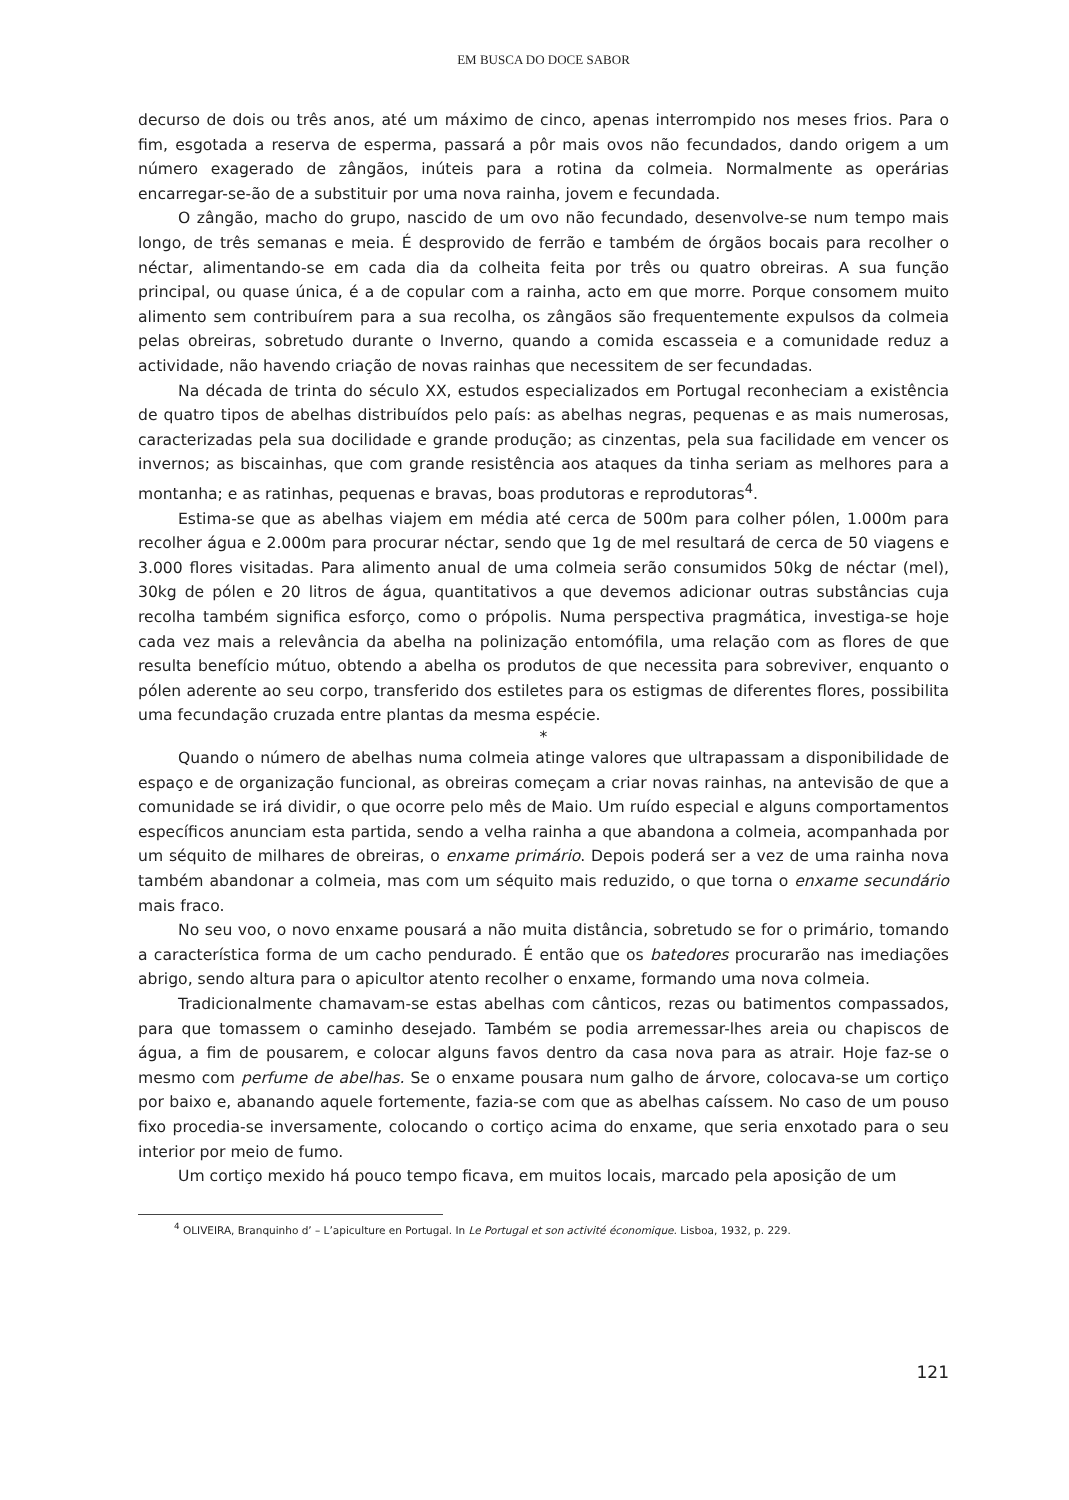EM BUSCA DO DOCE SABOR
decurso de dois ou três anos, até um máximo de cinco, apenas interrompido nos meses frios. Para o fim, esgotada a reserva de esperma, passará a pôr mais ovos não fecundados, dando origem a um número exagerado de zângãos, inúteis para a rotina da colmeia. Normalmente as operárias encarregar-se-ão de a substituir por uma nova rainha, jovem e fecundada.
O zângão, macho do grupo, nascido de um ovo não fecundado, desenvolve-se num tempo mais longo, de três semanas e meia. É desprovido de ferrão e também de órgãos bocais para recolher o néctar, alimentando-se em cada dia da colheita feita por três ou quatro obreiras. A sua função principal, ou quase única, é a de copular com a rainha, acto em que morre. Porque consomem muito alimento sem contribuírem para a sua recolha, os zângãos são frequentemente expulsos da colmeia pelas obreiras, sobretudo durante o Inverno, quando a comida escasseia e a comunidade reduz a actividade, não havendo criação de novas rainhas que necessitem de ser fecundadas.
Na década de trinta do século XX, estudos especializados em Portugal reconheciam a existência de quatro tipos de abelhas distribuídos pelo país: as abelhas negras, pequenas e as mais numerosas, caracterizadas pela sua docilidade e grande produção; as cinzentas, pela sua facilidade em vencer os invernos; as biscainhas, que com grande resistência aos ataques da tinha seriam as melhores para a montanha; e as ratinhas, pequenas e bravas, boas produtoras e reprodutoras<sup>4</sup>.
Estima-se que as abelhas viajem em média até cerca de 500m para colher pólen, 1.000m para recolher água e 2.000m para procurar néctar, sendo que 1g de mel resultará de cerca de 50 viagens e 3.000 flores visitadas. Para alimento anual de uma colmeia serão consumidos 50kg de néctar (mel), 30kg de pólen e 20 litros de água, quantitativos a que devemos adicionar outras substâncias cuja recolha também significa esforço, como o própolis. Numa perspectiva pragmática, investiga-se hoje cada vez mais a relevância da abelha na polinização entomófila, uma relação com as flores de que resulta benefício mútuo, obtendo a abelha os produtos de que necessita para sobreviver, enquanto o pólen aderente ao seu corpo, transferido dos estiletes para os estigmas de diferentes flores, possibilita uma fecundação cruzada entre plantas da mesma espécie.
*
Quando o número de abelhas numa colmeia atinge valores que ultrapassam a disponibilidade de espaço e de organização funcional, as obreiras começam a criar novas rainhas, na antevisão de que a comunidade se irá dividir, o que ocorre pelo mês de Maio. Um ruído especial e alguns comportamentos específicos anunciam esta partida, sendo a velha rainha a que abandona a colmeia, acompanhada por um séquito de milhares de obreiras, o enxame primário. Depois poderá ser a vez de uma rainha nova também abandonar a colmeia, mas com um séquito mais reduzido, o que torna o enxame secundário mais fraco.
No seu voo, o novo enxame pousará a não muita distância, sobretudo se for o primário, tomando a característica forma de um cacho pendurado. É então que os batedores procurarão nas imediações abrigo, sendo altura para o apicultor atento recolher o enxame, formando uma nova colmeia.
Tradicionalmente chamavam-se estas abelhas com cânticos, rezas ou batimentos compassados, para que tomassem o caminho desejado. Também se podia arremessar-lhes areia ou chapiscos de água, a fim de pousarem, e colocar alguns favos dentro da casa nova para as atrair. Hoje faz-se o mesmo com perfume de abelhas. Se o enxame pousara num galho de árvore, colocava-se um cortiço por baixo e, abanando aquele fortemente, fazia-se com que as abelhas caíssem. No caso de um pouso fixo procedia-se inversamente, colocando o cortiço acima do enxame, que seria enxotado para o seu interior por meio de fumo.
Um cortiço mexido há pouco tempo ficava, em muitos locais, marcado pela aposição de um
<sup>4</sup> OLIVEIRA, Branquinho d’ – L’apiculture en Portugal. In Le Portugal et son activité économique. Lisboa, 1932, p. 229.
121